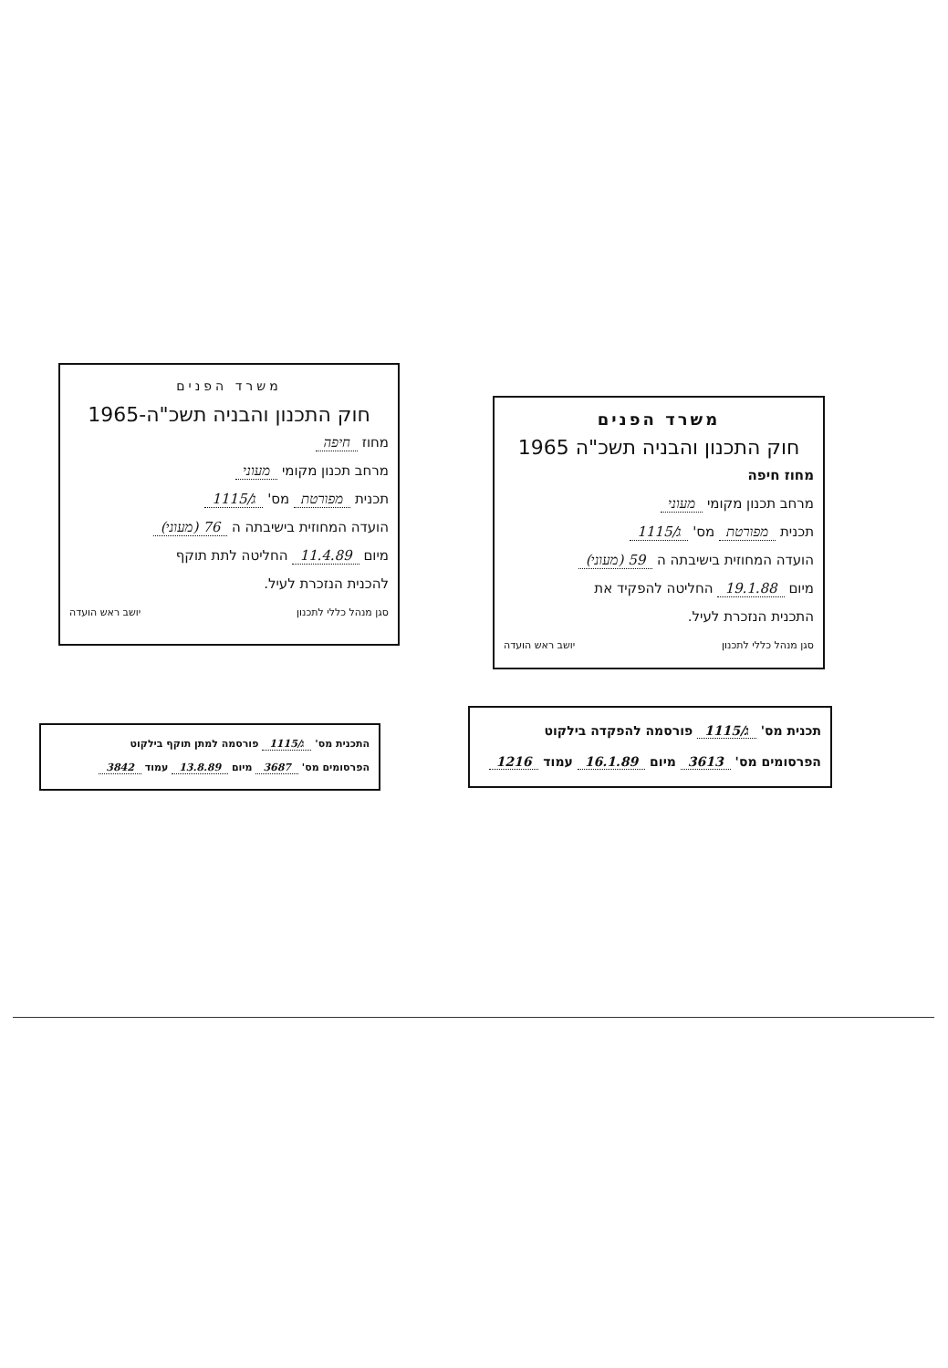משרד הפנים
חוק התכנון והבניה תשכ"ה-1965
מחוז חיפה
מרחב תכנון מקומי מעוני
תכנית מפורטת מס' ג/1115
הועדה המחוזית בישיבתה ה 76 (מעוני)
מיום 11.4.89 החליטה לתת תוקף
להכנית הנזכרת לעיל.
סגן מנהל כללי לתכנון יושב ראש הועדה
משרד הפנים
חוק התכנון והבניה תשכ"ה 1965
מחוז חיפה
מרחב תכנון מקומי מעוני
תכנית מפורטת מס' ג/1115
הועדה המחוזית בישיבתה ה 59 (מעוני)
מיום 19.1.88 החליטה להפקיד את
התכנית הנזכרת לעיל.
סגן מנהל כללי לתכנון יושב ראש הועדה
התכנית מס' ג/1115 פורסמה למתן תוקף בילקוט
הפרסומים מס' 3687 מיום 13.8.89 עמוד 3842
תכנית מס' ג/1115 פורסמה להפקדה בילקוט
הפרסומים מס' 3613 מיום 16.1.89 עמוד 1216